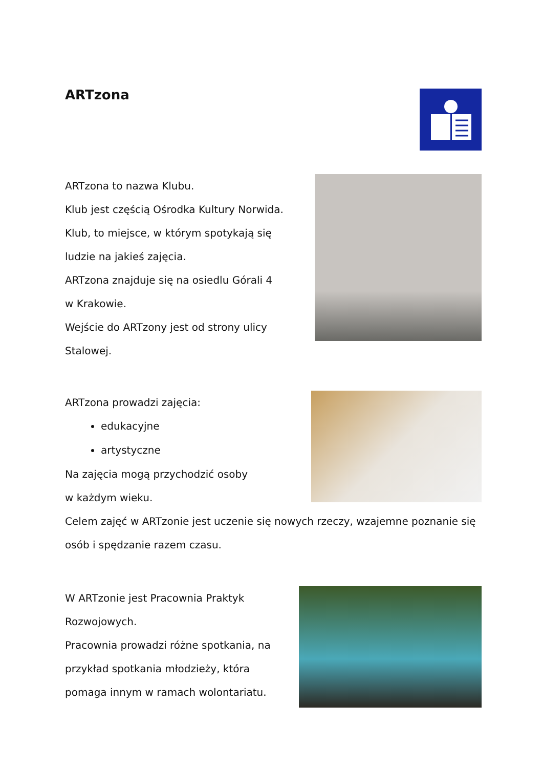ARTzona
ARTzona to nazwa Klubu.
Klub jest częścią Ośrodka Kultury Norwida.
Klub, to miejsce, w którym spotykają się
ludzie na jakieś zajęcia.
ARTzona znajduje się na osiedlu Górali 4
w Krakowie.
Wejście do ARTzony jest od strony ulicy
Stalowej.
ARTzona prowadzi zajęcia:
edukacyjne
artystyczne
Na zajęcia mogą przychodzić osoby
w każdym wieku.
Celem zajęć w ARTzonie jest uczenie się nowych rzeczy, wzajemne poznanie się
osób i spędzanie razem czasu.
W ARTzonie jest Pracownia Praktyk
Rozwojowych.
Pracownia prowadzi różne spotkania, na
przykład spotkania młodzieży, która
pomaga innym w ramach wolontariatu.